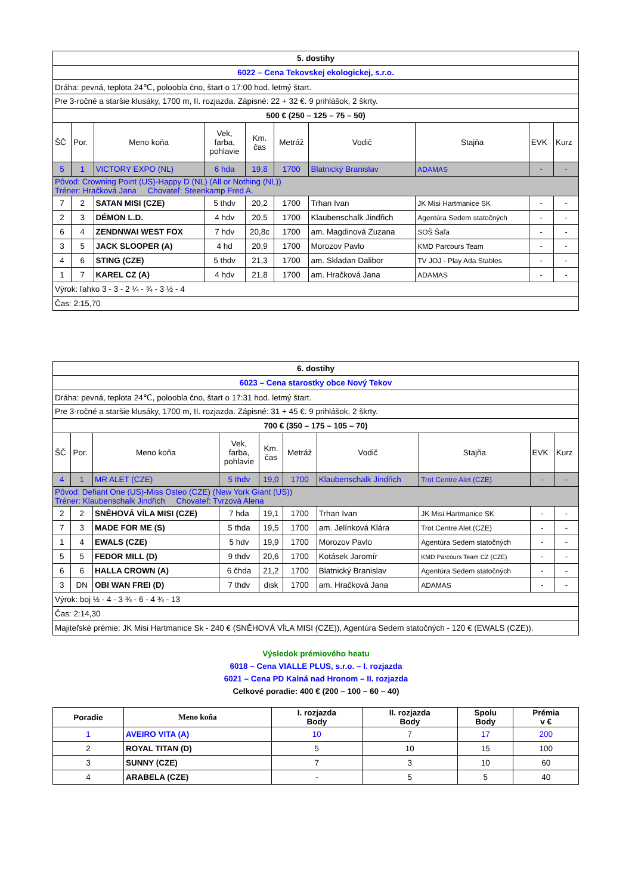| 5. dostihy | | | | | | | | | |
| 6022 – Cena Tekovskej ekologickej, s.r.o. | | | | | | | | | |
| Dráha: pevná, teplota 24℃, poloobla čno, štart o 17:00 hod. letmý štart. | | | | | | | | | |
| Pre 3-ročné a staršie klusáky, 1700 m, II. rozjazda. Zápisné: 22 + 32 €. 9 prihlášok, 2 škrty. | | | | | | | | | |
| 500 € (250 – 125 – 75 – 50) | | | | | | | | | |
| ŠČ | Por. | Meno koňa | Vek, farba, pohlavie | Km. čas | Metráž | Vodič | Stajňa | EVK | Kurz |
| 5 | 1 | VICTORY EXPO (NL) | 6 hda | 19,8 | 1700 | Blatnický Branislav | ADAMAS | - | - |
| Pôvod: Crowning Point (US)-Happy D (NL) (All or Nothing (NL)) Tréner: Hračková Jana Chovateľ: Steenkamp Fred A. | | | | | | | | | |
| 7 | 2 | SATAN MISI (CZE) | 5 thdv | 20,2 | 1700 | Trhan Ivan | JK Misi Hartmanice SK | - | - |
| 2 | 3 | DÉMON L.D. | 4 hdv | 20,5 | 1700 | Klaubenschalk Jindřich | Agentúra Sedem statočných | - | - |
| 6 | 4 | ZENDNWAI WEST FOX | 7 hdv | 20,8c | 1700 | am. Magdinová Zuzana | SOŠ Šaľa | - | - |
| 3 | 5 | JACK SLOOPER (A) | 4 hd | 20,9 | 1700 | Morozov Pavlo | KMD Parcours Team | - | - |
| 4 | 6 | STING (CZE) | 5 thdv | 21,3 | 1700 | am. Skladan Dalibor | TV JOJ - Play Ada Stables | - | - |
| 1 | 7 | KAREL CZ (A) | 4 hdv | 21,8 | 1700 | am. Hračková Jana | ADAMAS | - | - |
| Výrok: ľahko 3 - 3 - 2 ¼ - ¾ - 3 ½ - 4 | | | | | | | | | |
| Čas: 2:15,70 | | | | | | | | | |
| 6. dostihy | | | | | | | | | |
| 6023 – Cena starostky obce Nový Tekov | | | | | | | | | |
| Dráha: pevná, teplota 24℃, poloobla čno, štart o 17:31 hod. letmý štart. | | | | | | | | | |
| Pre 3-ročné a staršie klusáky, 1700 m, II. rozjazda. Zápisné: 31 + 45 €. 9 prihlášok, 2 škrty. | | | | | | | | | |
| 700 € (350 – 175 – 105 – 70) | | | | | | | | | |
| ŠČ | Por. | Meno koňa | Vek, farba, pohlavie | Km. čas | Metráž | Vodič | Stajňa | EVK | Kurz |
| 4 | 1 | MR ALET (CZE) | 5 thdv | 19,0 | 1700 | Klaubenschalk Jindřich | Trot Centre Alet (CZE) | - | - |
| Pôvod: Defiant One (US)-Miss Osteo (CZE) (New York Giant (US)) Tréner: Klaubenschalk Jindřich Chovateľ: Tvrzová Alena | | | | | | | | | |
| 2 | 2 | SNĚHOVÁ VÍLA MISI (CZE) | 7 hda | 19,1 | 1700 | Trhan Ivan | JK Misi Hartmanice SK | - | - |
| 7 | 3 | MADE FOR ME (S) | 5 thda | 19,5 | 1700 | am. Jelínková Klára | Trot Centre Alet (CZE) | - | - |
| 1 | 4 | EWALS (CZE) | 5 hdv | 19,9 | 1700 | Morozov Pavlo | Agentúra Sedem statočných | - | - |
| 5 | 5 | FEDOR MILL (D) | 9 thdv | 20,6 | 1700 | Kotásek Jaromír | KMD Parcours Team CZ (CZE) | - | - |
| 6 | 6 | HALLA CROWN (A) | 6 čhda | 21,2 | 1700 | Blatnický Branislav | Agentúra Sedem statočných | - | - |
| 3 | DN | OBI WAN FREI (D) | 7 thdv | disk | 1700 | am. Hračková Jana | ADAMAS | - | - |
| Výrok: boj ½ - 4 - 3 ¾ - 6 - 4 ¾ - 13 | | | | | | | | | |
| Čas: 2:14,30 | | | | | | | | | |
| Majiteľské prémie: JK Misi Hartmanice Sk - 240 € (SNĚHOVÁ VÍLA MISI (CZE)), Agentúra Sedem statočných - 120 € (EWALS (CZE)). | | | | | | | | | |
Výsledok prémiového heatu
6018 – Cena VIALLE PLUS, s.r.o. – I. rozjazda
6021 – Cena PD Kalná nad Hronom – II. rozjazda
Celkové poradie: 400 € (200 – 100 – 60 – 40)
| Poradie | Meno koňa | I. rozjazda Body | II. rozjazda Body | Spolu Body | Prémia v € |
| --- | --- | --- | --- | --- | --- |
| 1 | AVEIRO VITA (A) | 10 | 7 | 17 | 200 |
| 2 | ROYAL TITAN (D) | 5 | 10 | 15 | 100 |
| 3 | SUNNY (CZE) | 7 | 3 | 10 | 60 |
| 4 | ARABELA (CZE) | - | 5 | 5 | 40 |